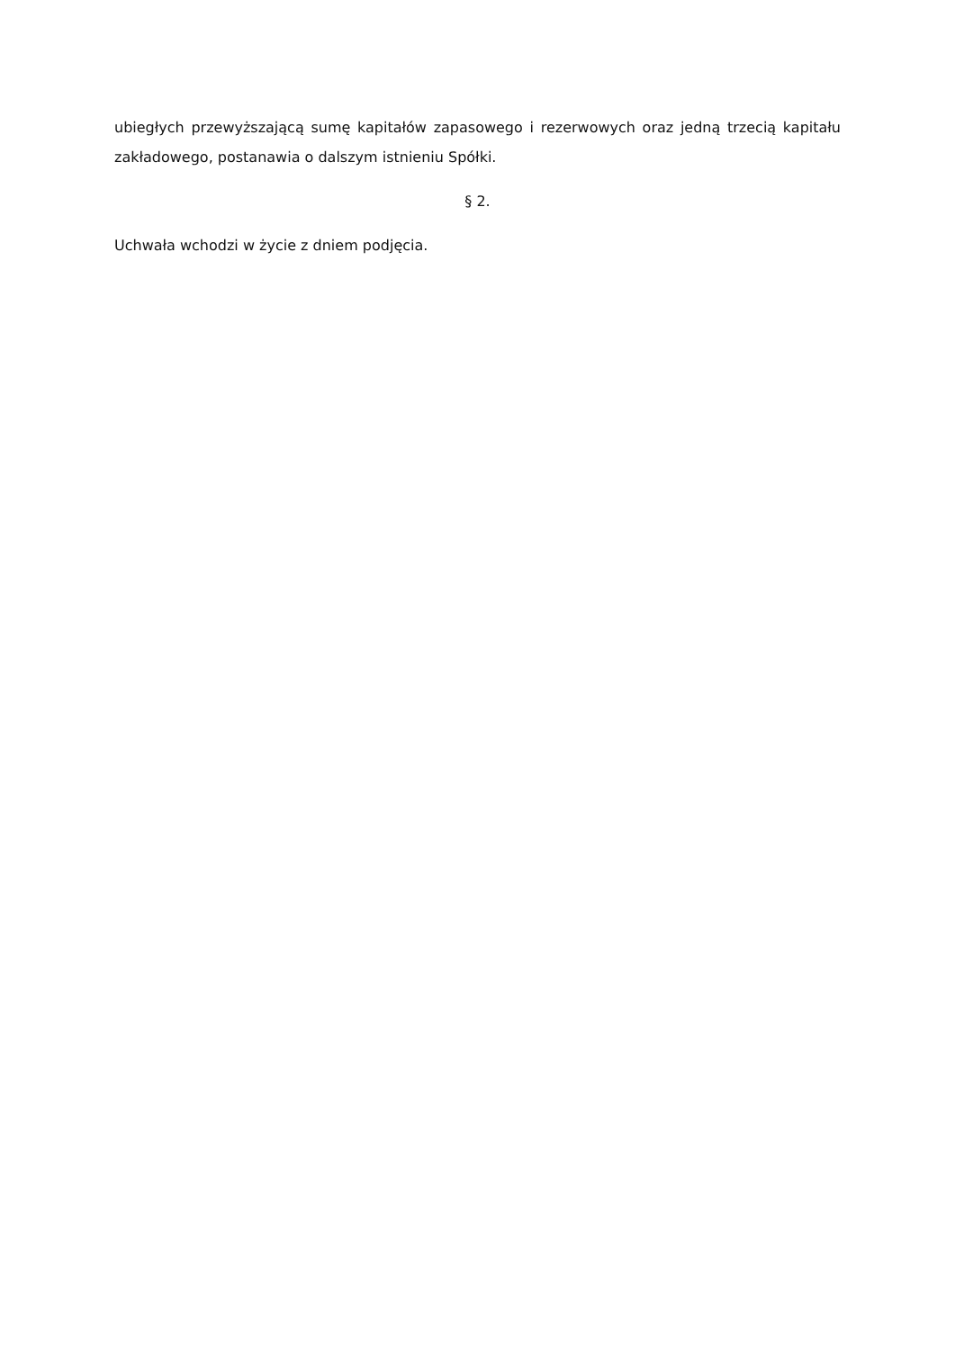ubiegłych przewyższającą sumę kapitałów zapasowego i rezerwowych oraz jedną trzecią kapitału zakładowego, postanawia o dalszym istnieniu Spółki.
§ 2.
Uchwała wchodzi w życie z dniem podjęcia.